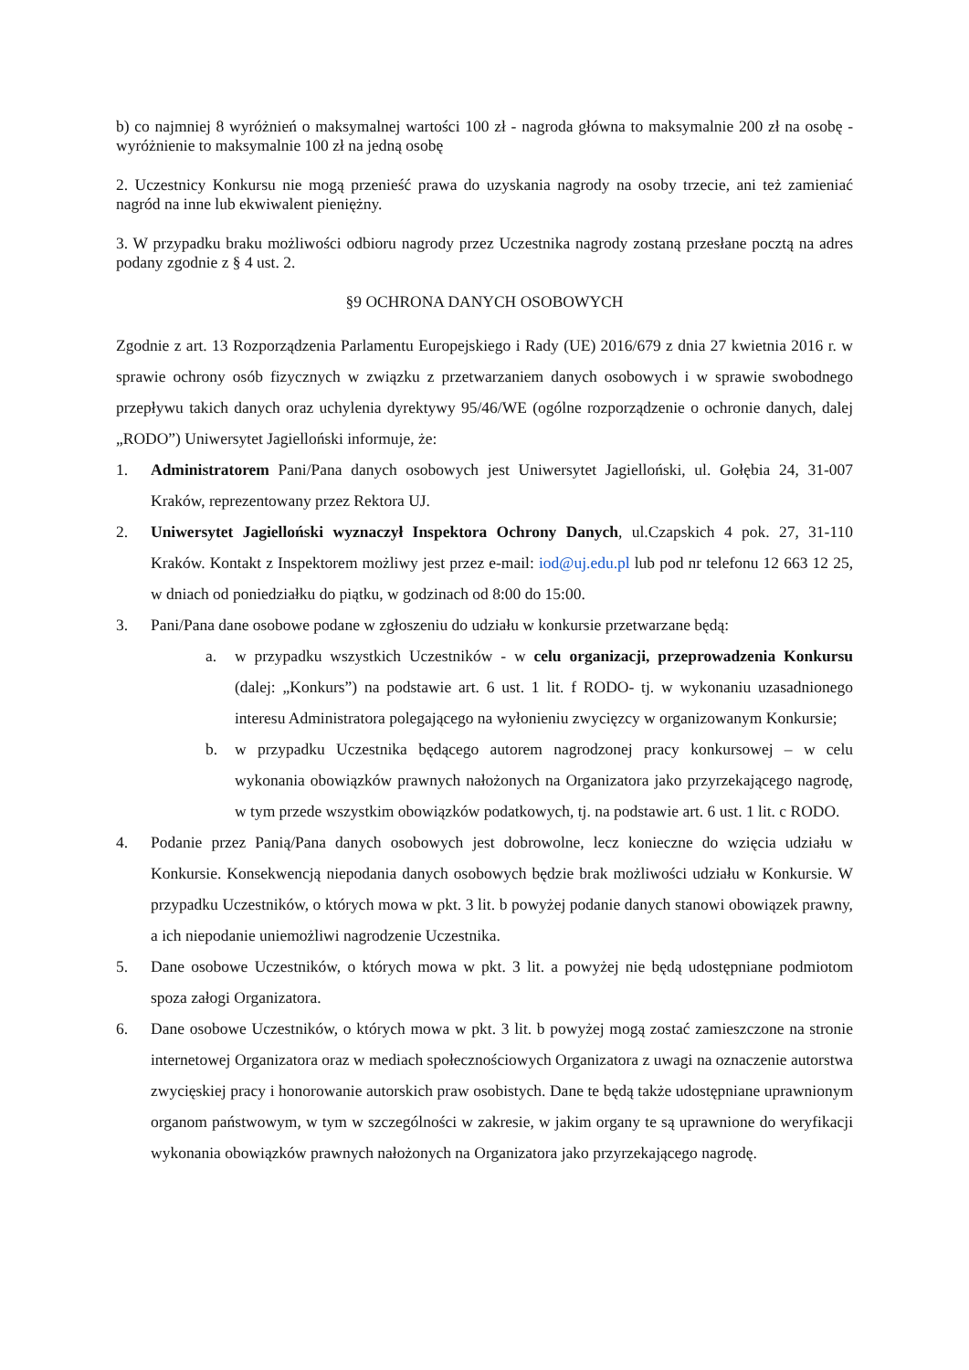b) co najmniej 8 wyróżnień o maksymalnej wartości 100 zł - nagroda główna to maksymalnie 200 zł na osobę - wyróżnienie to maksymalnie 100 zł na jedną osobę
2. Uczestnicy Konkursu nie mogą przenieść prawa do uzyskania nagrody na osoby trzecie, ani też zamieniać nagród na inne lub ekwiwalent pieniężny.
3. W przypadku braku możliwości odbioru nagrody przez Uczestnika nagrody zostaną przesłane pocztą na adres podany zgodnie z § 4 ust. 2.
§9 OCHRONA DANYCH OSOBOWYCH
Zgodnie z art. 13 Rozporządzenia Parlamentu Europejskiego i Rady (UE) 2016/679 z dnia 27 kwietnia 2016 r. w sprawie ochrony osób fizycznych w związku z przetwarzaniem danych osobowych i w sprawie swobodnego przepływu takich danych oraz uchylenia dyrektywy 95/46/WE (ogólne rozporządzenie o ochronie danych, dalej „RODO”) Uniwersytet Jagielloński informuje, że:
1. Administratorem Pani/Pana danych osobowych jest Uniwersytet Jagielloński, ul. Gołębia 24, 31-007 Kraków, reprezentowany przez Rektora UJ.
2. Uniwersytet Jagielloński wyznaczył Inspektora Ochrony Danych, ul.Czapskich 4 pok. 27, 31-110 Kraków. Kontakt z Inspektorem możliwy jest przez e-mail: iod@uj.edu.pl lub pod nr telefonu 12 663 12 25, w dniach od poniedziałku do piątku, w godzinach od 8:00 do 15:00.
3. Pani/Pana dane osobowe podane w zgłoszeniu do udziału w konkursie przetwarzane będą:
a. w przypadku wszystkich Uczestników - w celu organizacji, przeprowadzenia Konkursu (dalej: „Konkurs”) na podstawie art. 6 ust. 1 lit. f RODO- tj. w wykonaniu uzasadnionego interesu Administratora polegającego na wyłonieniu zwycięzcy w organizowanym Konkursie;
b. w przypadku Uczestnika będącego autorem nagrodzonej pracy konkursowej – w celu wykonania obowiązków prawnych nałożonych na Organizatora jako przyrzekającego nagrodę, w tym przede wszystkim obowiązków podatkowych, tj. na podstawie art. 6 ust. 1 lit. c RODO.
4. Podanie przez Panią/Pana danych osobowych jest dobrowolne, lecz konieczne do wzięcia udziału w Konkursie. Konsekwencją niepodania danych osobowych będzie brak możliwości udziału w Konkursie. W przypadku Uczestników, o których mowa w pkt. 3 lit. b powyżej podanie danych stanowi obowiązek prawny, a ich niepodanie uniemożliwi nagrodzenie Uczestnika.
5. Dane osobowe Uczestników, o których mowa w pkt. 3 lit. a powyżej nie będą udostępniane podmiotom spoza załogi Organizatora.
6. Dane osobowe Uczestników, o których mowa w pkt. 3 lit. b powyżej mogą zostać zamieszczone na stronie internetowej Organizatora oraz w mediach społecznościowych Organizatora z uwagi na oznaczenie autorstwa zwycięskiej pracy i honorowanie autorskich praw osobistych. Dane te będą także udostępniane uprawnionym organom państwowym, w tym w szczególności w zakresie, w jakim organy te są uprawnione do weryfikacji wykonania obowiązków prawnych nałożonych na Organizatora jako przyrzekającego nagrodę.